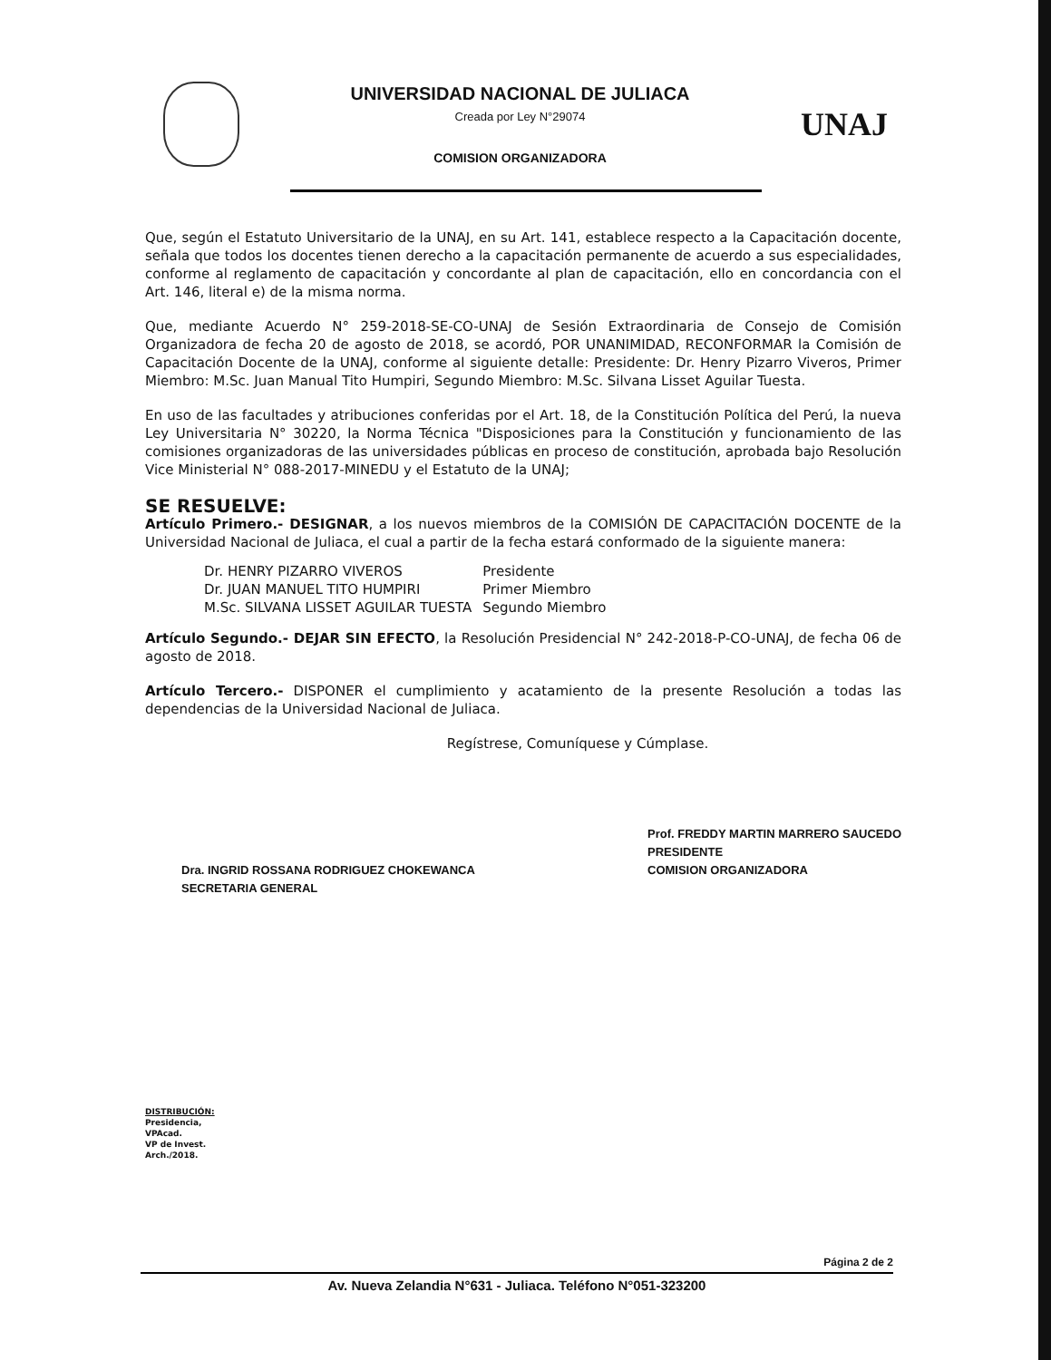UNIVERSIDAD NACIONAL DE JULIACA
Creada por Ley N°29074
COMISION ORGANIZADORA
UNAJ
Que, según el Estatuto Universitario de la UNAJ, en su Art. 141, establece respecto a la Capacitación docente, señala que todos los docentes tienen derecho a la capacitación permanente de acuerdo a sus especialidades, conforme al reglamento de capacitación y concordante al plan de capacitación, ello en concordancia con el Art. 146, literal e) de la misma norma.
Que, mediante Acuerdo N° 259-2018-SE-CO-UNAJ de Sesión Extraordinaria de Consejo de Comisión Organizadora de fecha 20 de agosto de 2018, se acordó, POR UNANIMIDAD, RECONFORMAR la Comisión de Capacitación Docente de la UNAJ, conforme al siguiente detalle: Presidente: Dr. Henry Pizarro Viveros, Primer Miembro: M.Sc. Juan Manual Tito Humpiri, Segundo Miembro: M.Sc. Silvana Lisset Aguilar Tuesta.
En uso de las facultades y atribuciones conferidas por el Art. 18, de la Constitución Política del Perú, la nueva Ley Universitaria N° 30220, la Norma Técnica "Disposiciones para la Constitución y funcionamiento de las comisiones organizadoras de las universidades públicas en proceso de constitución, aprobada bajo Resolución Vice Ministerial N° 088-2017-MINEDU y el Estatuto de la UNAJ;
SE RESUELVE:
Artículo Primero.- DESIGNAR, a los nuevos miembros de la COMISIÓN DE CAPACITACIÓN DOCENTE de la Universidad Nacional de Juliaca, el cual a partir de la fecha estará conformado de la siguiente manera:
| Dr. HENRY PIZARRO VIVEROS | Presidente |
| Dr. JUAN MANUEL TITO HUMPIRI | Primer Miembro |
| M.Sc. SILVANA LISSET AGUILAR TUESTA | Segundo Miembro |
Artículo Segundo.- DEJAR SIN EFECTO, la Resolución Presidencial N° 242-2018-P-CO-UNAJ, de fecha 06 de agosto de 2018.
Artículo Tercero.- DISPONER el cumplimiento y acatamiento de la presente Resolución a todas las dependencias de la Universidad Nacional de Juliaca.
Regístrese, Comuníquese y Cúmplase.
Dra. INGRID ROSSANA RODRIGUEZ CHOKEWANCA
SECRETARIA GENERAL
Prof. FREDDY MARTIN MARRERO SAUCEDO
PRESIDENTE
COMISION ORGANIZADORA
DISTRIBUCIÓN:
Presidencia,
VPAcad.
VP de Invest.
Arch./2018.
Página 2 de 2
Av. Nueva Zelandia N°631 - Juliaca. Teléfono N°051-323200